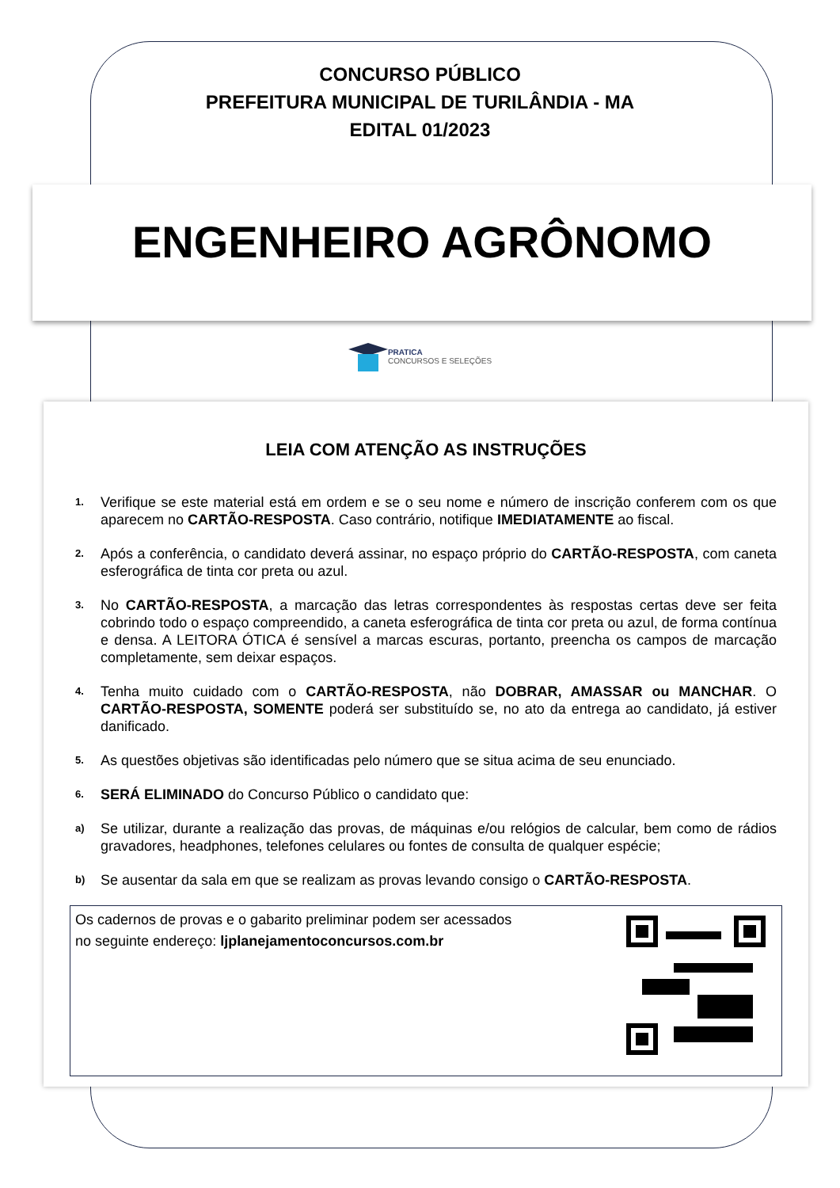CONCURSO PÚBLICO
PREFEITURA MUNICIPAL DE TURILÂNDIA - MA
EDITAL 01/2023
ENGENHEIRO AGRÔNOMO
PRATICA CONCURSOS E SELEÇÕES
LEIA COM ATENÇÃO AS INSTRUÇÕES
1. Verifique se este material está em ordem e se o seu nome e número de inscrição conferem com os que aparecem no CARTÃO-RESPOSTA. Caso contrário, notifique IMEDIATAMENTE ao fiscal.
2. Após a conferência, o candidato deverá assinar, no espaço próprio do CARTÃO-RESPOSTA, com caneta esferográfica de tinta cor preta ou azul.
3. No CARTÃO-RESPOSTA, a marcação das letras correspondentes às respostas certas deve ser feita cobrindo todo o espaço compreendido, a caneta esferográfica de tinta cor preta ou azul, de forma contínua e densa. A LEITORA ÓTICA é sensível a marcas escuras, portanto, preencha os campos de marcação completamente, sem deixar espaços.
4. Tenha muito cuidado com o CARTÃO-RESPOSTA, não DOBRAR, AMASSAR ou MANCHAR. O CARTÃO-RESPOSTA, SOMENTE poderá ser substituído se, no ato da entrega ao candidato, já estiver danificado.
5. As questões objetivas são identificadas pelo número que se situa acima de seu enunciado.
6. SERÁ ELIMINADO do Concurso Público o candidato que:
a) Se utilizar, durante a realização das provas, de máquinas e/ou relógios de calcular, bem como de rádios gravadores, headphones, telefones celulares ou fontes de consulta de qualquer espécie;
b) Se ausentar da sala em que se realizam as provas levando consigo o CARTÃO-RESPOSTA.
Os cadernos de provas e o gabarito preliminar podem ser acessados
no seguinte endereço: ljplanejamentoconcursos.com.br